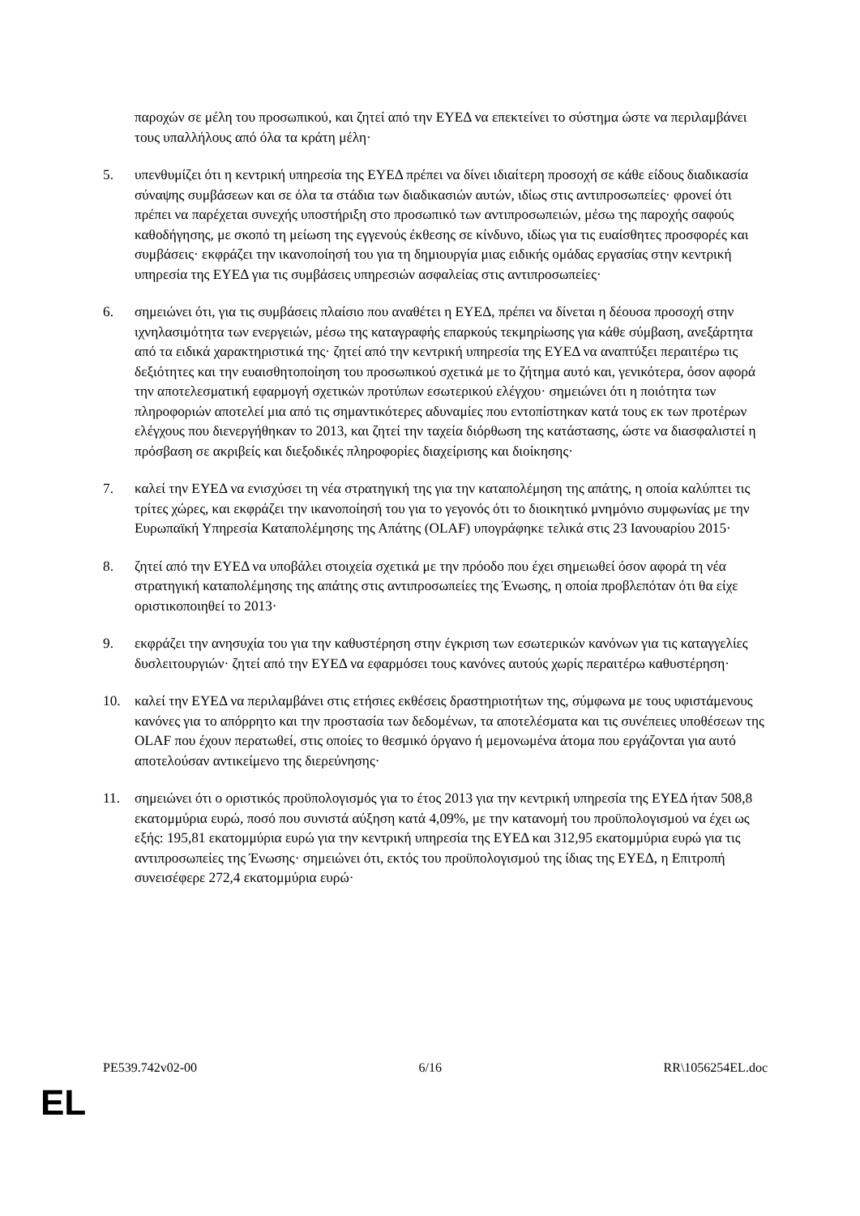παροχών σε μέλη του προσωπικού, και ζητεί από την ΕΥΕΔ να επεκτείνει το σύστημα ώστε να περιλαμβάνει τους υπαλλήλους από όλα τα κράτη μέλη·
5. υπενθυμίζει ότι η κεντρική υπηρεσία της ΕΥΕΔ πρέπει να δίνει ιδιαίτερη προσοχή σε κάθε είδους διαδικασία σύναψης συμβάσεων και σε όλα τα στάδια των διαδικασιών αυτών, ιδίως στις αντιπροσωπείες· φρονεί ότι πρέπει να παρέχεται συνεχής υποστήριξη στο προσωπικό των αντιπροσωπειών, μέσω της παροχής σαφούς καθοδήγησης, με σκοπό τη μείωση της εγγενούς έκθεσης σε κίνδυνο, ιδίως για τις ευαίσθητες προσφορές και συμβάσεις· εκφράζει την ικανοποίησή του για τη δημιουργία μιας ειδικής ομάδας εργασίας στην κεντρική υπηρεσία της ΕΥΕΔ για τις συμβάσεις υπηρεσιών ασφαλείας στις αντιπροσωπείες·
6. σημειώνει ότι, για τις συμβάσεις πλαίσιο που αναθέτει η ΕΥΕΔ, πρέπει να δίνεται η δέουσα προσοχή στην ιχνηλασιμότητα των ενεργειών, μέσω της καταγραφής επαρκούς τεκμηρίωσης για κάθε σύμβαση, ανεξάρτητα από τα ειδικά χαρακτηριστικά της· ζητεί από την κεντρική υπηρεσία της ΕΥΕΔ να αναπτύξει περαιτέρω τις δεξιότητες και την ευαισθητοποίηση του προσωπικού σχετικά με το ζήτημα αυτό και, γενικότερα, όσον αφορά την αποτελεσματική εφαρμογή σχετικών προτύπων εσωτερικού ελέγχου· σημειώνει ότι η ποιότητα των πληροφοριών αποτελεί μια από τις σημαντικότερες αδυναμίες που εντοπίστηκαν κατά τους εκ των προτέρων ελέγχους που διενεργήθηκαν το 2013, και ζητεί την ταχεία διόρθωση της κατάστασης, ώστε να διασφαλιστεί η πρόσβαση σε ακριβείς και διεξοδικές πληροφορίες διαχείρισης και διοίκησης·
7. καλεί την ΕΥΕΔ να ενισχύσει τη νέα στρατηγική της για την καταπολέμηση της απάτης, η οποία καλύπτει τις τρίτες χώρες, και εκφράζει την ικανοποίησή του για το γεγονός ότι το διοικητικό μνημόνιο συμφωνίας με την Ευρωπαϊκή Υπηρεσία Καταπολέμησης της Απάτης (OLAF) υπογράφηκε τελικά στις 23 Ιανουαρίου 2015·
8. ζητεί από την ΕΥΕΔ να υποβάλει στοιχεία σχετικά με την πρόοδο που έχει σημειωθεί όσον αφορά τη νέα στρατηγική καταπολέμησης της απάτης στις αντιπροσωπείες της Ένωσης, η οποία προβλεπόταν ότι θα είχε οριστικοποιηθεί το 2013·
9. εκφράζει την ανησυχία του για την καθυστέρηση στην έγκριση των εσωτερικών κανόνων για τις καταγγελίες δυσλειτουργιών· ζητεί από την ΕΥΕΔ να εφαρμόσει τους κανόνες αυτούς χωρίς περαιτέρω καθυστέρηση·
10. καλεί την ΕΥΕΔ να περιλαμβάνει στις ετήσιες εκθέσεις δραστηριοτήτων της, σύμφωνα με τους υφιστάμενους κανόνες για το απόρρητο και την προστασία των δεδομένων, τα αποτελέσματα και τις συνέπειες υποθέσεων της OLAF που έχουν περατωθεί, στις οποίες το θεσμικό όργανο ή μεμονωμένα άτομα που εργάζονται για αυτό αποτελούσαν αντικείμενο της διερεύνησης·
11. σημειώνει ότι ο οριστικός προϋπολογισμός για το έτος 2013 για την κεντρική υπηρεσία της ΕΥΕΔ ήταν 508,8 εκατομμύρια ευρώ, ποσό που συνιστά αύξηση κατά 4,09%, με την κατανομή του προϋπολογισμού να έχει ως εξής: 195,81 εκατομμύρια ευρώ για την κεντρική υπηρεσία της ΕΥΕΔ και 312,95 εκατομμύρια ευρώ για τις αντιπροσωπείες της Ένωσης· σημειώνει ότι, εκτός του προϋπολογισμού της ίδιας της ΕΥΕΔ, η Επιτροπή συνεισέφερε 272,4 εκατομμύρια ευρώ·
PE539.742v02-00 6/16 RR\1056254EL.doc
EL